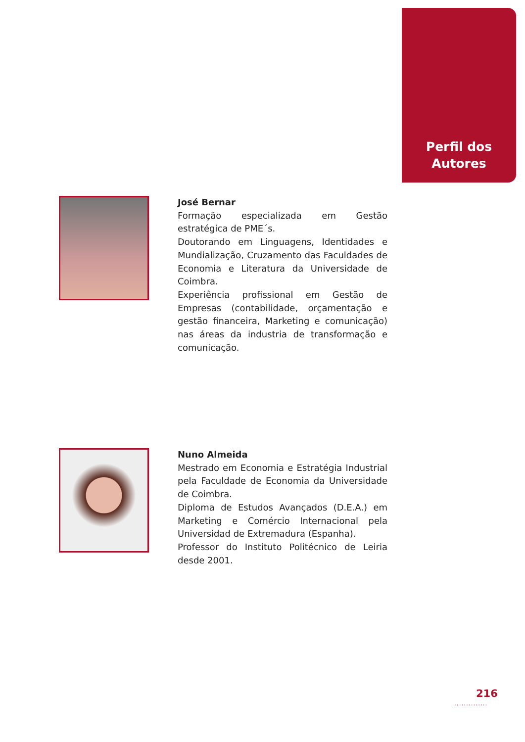Perfil dos
Autores
José Bernar
Formação especializada em Gestão estratégica de PME´s.
Doutorando em Linguagens, Identidades e Mundialização, Cruzamento das Faculdades de Economia e Literatura da Universidade de Coimbra.
Experiência profissional em Gestão de Empresas (contabilidade, orçamentação e gestão financeira, Marketing e comunicação) nas áreas da industria de transformação e comunicação.
Nuno Almeida
Mestrado em Economia e Estratégia Industrial pela Faculdade de Economia da Universidade de Coimbra.
Diploma de Estudos Avançados (D.E.A.) em Marketing e Comércio Internacional pela Universidad de Extremadura (Espanha).
Professor do Instituto Politécnico de Leiria desde 2001.
216
..............